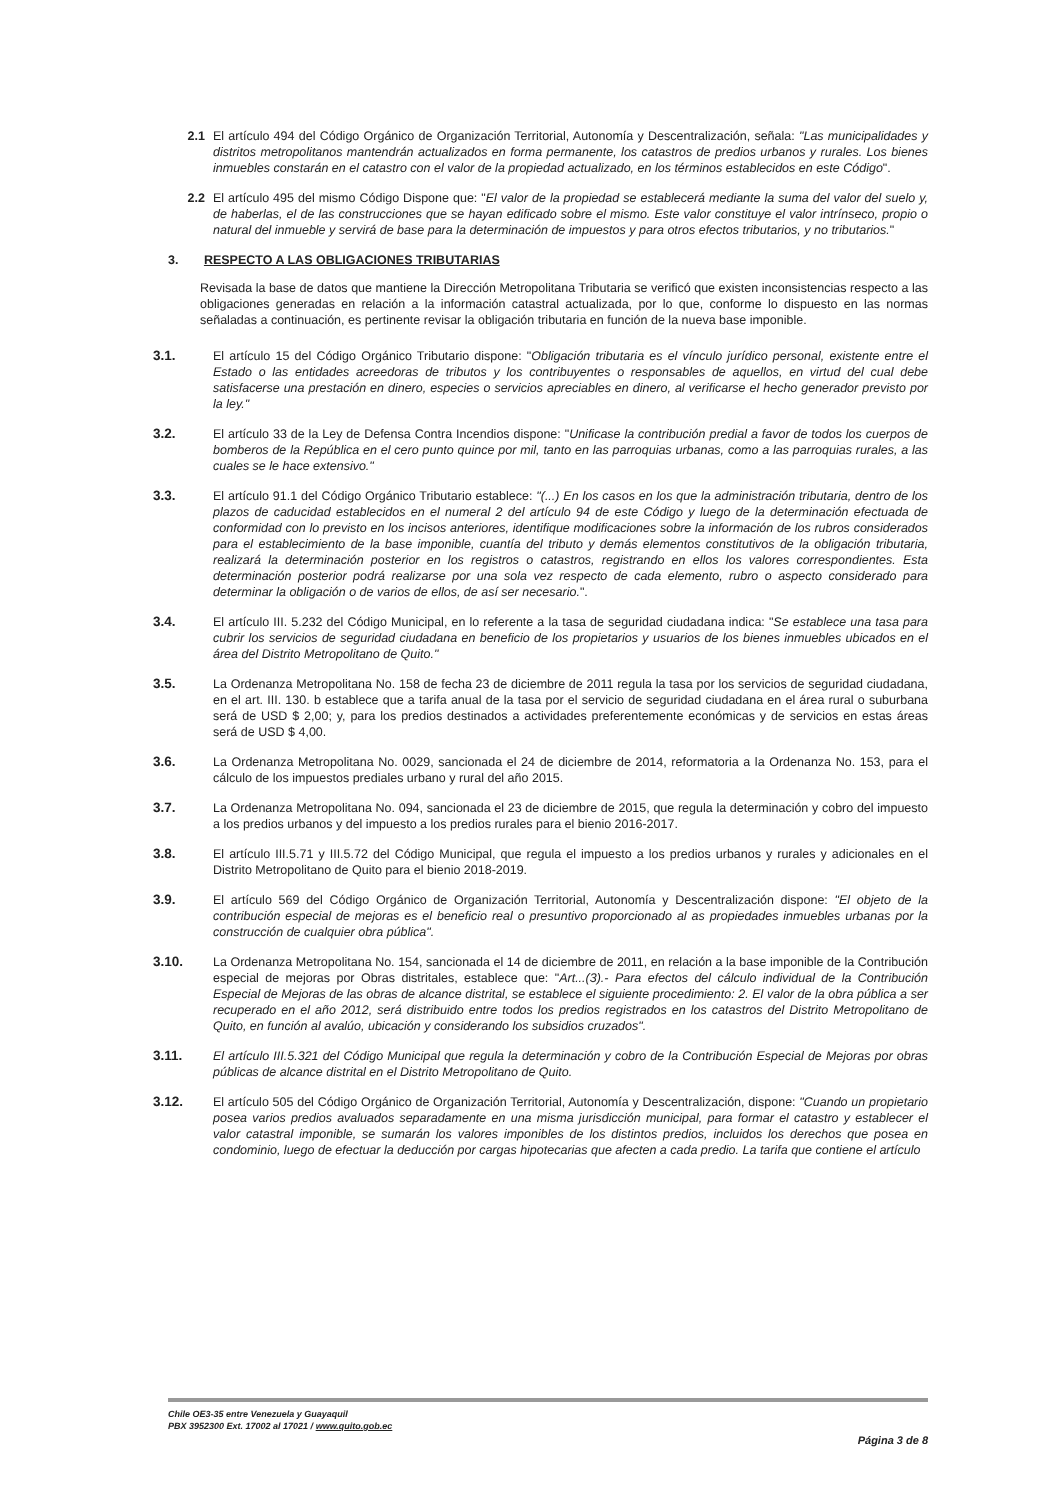2.1 El artículo 494 del Código Orgánico de Organización Territorial, Autonomía y Descentralización, señala: "Las municipalidades y distritos metropolitanos mantendrán actualizados en forma permanente, los catastros de predios urbanos y rurales. Los bienes inmuebles constarán en el catastro con el valor de la propiedad actualizado, en los términos establecidos en este Código".
2.2 El artículo 495 del mismo Código Dispone que: "El valor de la propiedad se establecerá mediante la suma del valor del suelo y, de haberlas, el de las construcciones que se hayan edificado sobre el mismo. Este valor constituye el valor intrínseco, propio o natural del inmueble y servirá de base para la determinación de impuestos y para otros efectos tributarios, y no tributarios."
3. RESPECTO A LAS OBLIGACIONES TRIBUTARIAS
Revisada la base de datos que mantiene la Dirección Metropolitana Tributaria se verificó que existen inconsistencias respecto a las obligaciones generadas en relación a la información catastral actualizada, por lo que, conforme lo dispuesto en las normas señaladas a continuación, es pertinente revisar la obligación tributaria en función de la nueva base imponible.
3.1. El artículo 15 del Código Orgánico Tributario dispone: "Obligación tributaria es el vínculo jurídico personal, existente entre el Estado o las entidades acreedoras de tributos y los contribuyentes o responsables de aquellos, en virtud del cual debe satisfacerse una prestación en dinero, especies o servicios apreciables en dinero, al verificarse el hecho generador previsto por la ley."
3.2. El artículo 33 de la Ley de Defensa Contra Incendios dispone: "Unificase la contribución predial a favor de todos los cuerpos de bomberos de la República en el cero punto quince por mil, tanto en las parroquias urbanas, como a las parroquias rurales, a las cuales se le hace extensivo."
3.3. El artículo 91.1 del Código Orgánico Tributario establece: "(...) En los casos en los que la administración tributaria, dentro de los plazos de caducidad establecidos en el numeral 2 del artículo 94 de este Código y luego de la determinación efectuada de conformidad con lo previsto en los incisos anteriores, identifique modificaciones sobre la información de los rubros considerados para el establecimiento de la base imponible, cuantía del tributo y demás elementos constitutivos de la obligación tributaria, realizará la determinación posterior en los registros o catastros, registrando en ellos los valores correspondientes. Esta determinación posterior podrá realizarse por una sola vez respecto de cada elemento, rubro o aspecto considerado para determinar la obligación o de varios de ellos, de así ser necesario.".
3.4. El artículo III. 5.232 del Código Municipal, en lo referente a la tasa de seguridad ciudadana indica: "Se establece una tasa para cubrir los servicios de seguridad ciudadana en beneficio de los propietarios y usuarios de los bienes inmuebles ubicados en el área del Distrito Metropolitano de Quito."
3.5. La Ordenanza Metropolitana No. 158 de fecha 23 de diciembre de 2011 regula la tasa por los servicios de seguridad ciudadana, en el art. III. 130. b establece que a tarifa anual de la tasa por el servicio de seguridad ciudadana en el área rural o suburbana será de USD $ 2,00; y, para los predios destinados a actividades preferentemente económicas y de servicios en estas áreas será de USD $ 4,00.
3.6. La Ordenanza Metropolitana No. 0029, sancionada el 24 de diciembre de 2014, reformatoria a la Ordenanza No. 153, para el cálculo de los impuestos prediales urbano y rural del año 2015.
3.7. La Ordenanza Metropolitana No. 094, sancionada el 23 de diciembre de 2015, que regula la determinación y cobro del impuesto a los predios urbanos y del impuesto a los predios rurales para el bienio 2016-2017.
3.8. El artículo III.5.71 y III.5.72 del Código Municipal, que regula el impuesto a los predios urbanos y rurales y adicionales en el Distrito Metropolitano de Quito para el bienio 2018-2019.
3.9. El artículo 569 del Código Orgánico de Organización Territorial, Autonomía y Descentralización dispone: "El objeto de la contribución especial de mejoras es el beneficio real o presuntivo proporcionado al as propiedades inmuebles urbanas por la construcción de cualquier obra pública".
3.10. La Ordenanza Metropolitana No. 154, sancionada el 14 de diciembre de 2011, en relación a la base imponible de la Contribución especial de mejoras por Obras distritales, establece que: "Art...(3).- Para efectos del cálculo individual de la Contribución Especial de Mejoras de las obras de alcance distrital, se establece el siguiente procedimiento: 2. El valor de la obra pública a ser recuperado en el año 2012, será distribuido entre todos los predios registrados en los catastros del Distrito Metropolitano de Quito, en función al avalúo, ubicación y considerando los subsidios cruzados".
3.11. El artículo III.5.321 del Código Municipal que regula la determinación y cobro de la Contribución Especial de Mejoras por obras públicas de alcance distrital en el Distrito Metropolitano de Quito.
3.12. El artículo 505 del Código Orgánico de Organización Territorial, Autonomía y Descentralización, dispone: "Cuando un propietario posea varios predios avaluados separadamente en una misma jurisdicción municipal, para formar el catastro y establecer el valor catastral imponible, se sumarán los valores imponibles de los distintos predios, incluidos los derechos que posea en condominio, luego de efectuar la deducción por cargas hipotecarias que afecten a cada predio. La tarifa que contiene el artículo
Chile OE3-35 entre Venezuela y Guayaquil
PBX 3952300 Ext. 17002 al 17021 / www.quito.gob.ec
Página 3 de 8